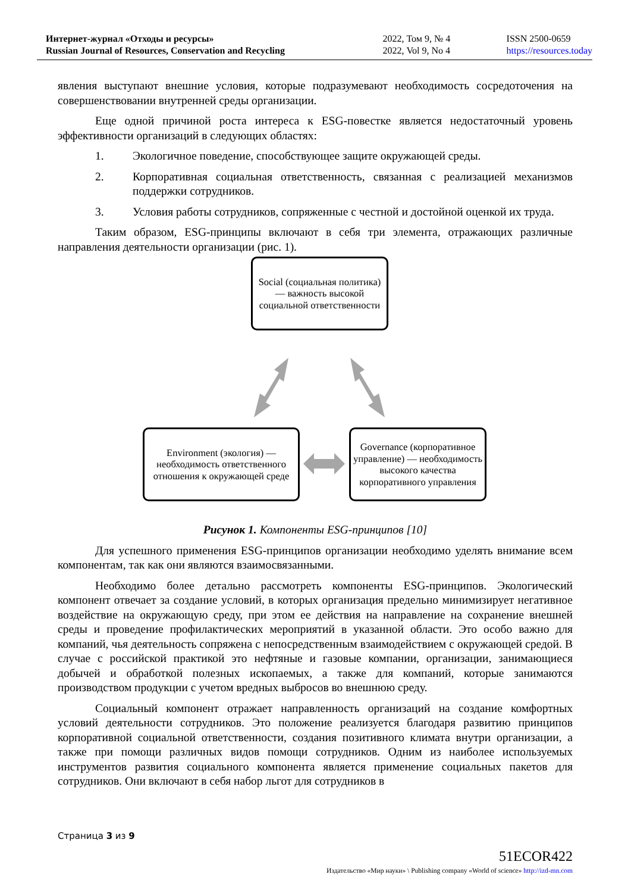Интернет-журнал «Отходы и ресурсы»
Russian Journal of Resources, Conservation and Recycling
2022, Том 9, № 4
2022, Vol 9, No 4
ISSN 2500-0659
https://resources.today
явления выступают внешние условия, которые подразумевают необходимость сосредоточения на совершенствовании внутренней среды организации.
Еще одной причиной роста интереса к ESG-повестке является недостаточный уровень эффективности организаций в следующих областях:
1. Экологичное поведение, способствующее защите окружающей среды.
2. Корпоративная социальная ответственность, связанная с реализацией механизмов поддержки сотрудников.
3. Условия работы сотрудников, сопряженные с честной и достойной оценкой их труда.
Таким образом, ESG-принципы включают в себя три элемента, отражающих различные направления деятельности организации (рис. 1).
Social (социальная политика) — важность высокой социальной ответственности
Environment (экология) — необходимость ответственного отношения к окружающей среде
Governance (корпоративное управление) — необходимость высокого качества корпоративного управления
Рисунок 1. Компоненты ESG-принципов [10]
Для успешного применения ESG-принципов организации необходимо уделять внимание всем компонентам, так как они являются взаимосвязанными.
Необходимо более детально рассмотреть компоненты ESG-принципов. Экологический компонент отвечает за создание условий, в которых организация предельно минимизирует негативное воздействие на окружающую среду, при этом ее действия на направление на сохранение внешней среды и проведение профилактических мероприятий в указанной области. Это особо важно для компаний, чья деятельность сопряжена с непосредственным взаимодействием с окружающей средой. В случае с российской практикой это нефтяные и газовые компании, организации, занимающиеся добычей и обработкой полезных ископаемых, а также для компаний, которые занимаются производством продукции с учетом вредных выбросов во внешнюю среду.
Социальный компонент отражает направленность организаций на создание комфортных условий деятельности сотрудников. Это положение реализуется благодаря развитию принципов корпоративной социальной ответственности, создания позитивного климата внутри организации, а также при помощи различных видов помощи сотрудников. Одним из наиболее используемых инструментов развития социального компонента является применение социальных пакетов для сотрудников. Они включают в себя набор льгот для сотрудников в
Страница 3 из 9
51ECOR422
Издательство «Мир науки» \ Publishing company «World of science» http://izd-mn.com